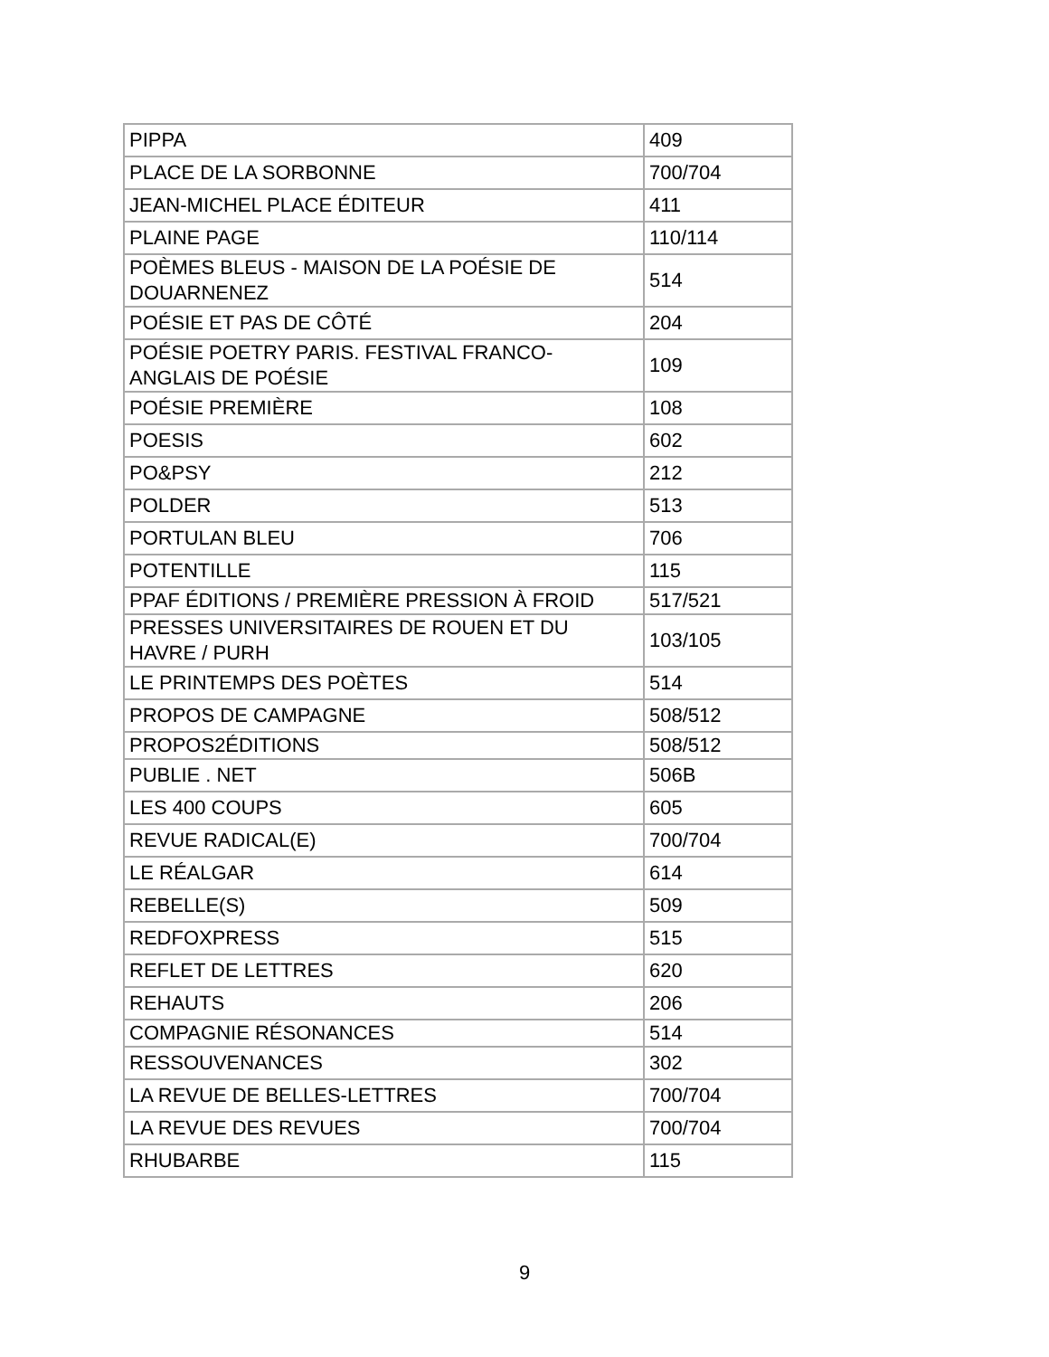| PIPPA | 409 |
| PLACE DE LA SORBONNE | 700/704 |
| JEAN-MICHEL PLACE ÉDITEUR | 411 |
| PLAINE PAGE | 110/114 |
| POÈMES BLEUS - MAISON DE LA POÉSIE DE DOUARNENEZ | 514 |
| POÉSIE ET PAS DE CÔTÉ | 204 |
| POÉSIE POETRY PARIS. FESTIVAL FRANCO-ANGLAIS DE POÉSIE | 109 |
| POÉSIE PREMIÈRE | 108 |
| POESIS | 602 |
| PO&PSY | 212 |
| POLDER | 513 |
| PORTULAN BLEU | 706 |
| POTENTILLE | 115 |
| PPAF ÉDITIONS / PREMIÈRE PRESSION À FROID | 517/521 |
| PRESSES UNIVERSITAIRES DE ROUEN ET DU HAVRE / PURH | 103/105 |
| LE PRINTEMPS DES POÈTES | 514 |
| PROPOS DE CAMPAGNE | 508/512 |
| PROPOS2ÉDITIONS | 508/512 |
| PUBLIE . NET | 506B |
| LES 400 COUPS | 605 |
| REVUE RADICAL(E) | 700/704 |
| LE RÉALGAR | 614 |
| REBELLE(S) | 509 |
| REDFOXPRESS | 515 |
| REFLET DE LETTRES | 620 |
| REHAUTS | 206 |
| COMPAGNIE RÉSONANCES | 514 |
| RESSOUVENANCES | 302 |
| LA REVUE DE BELLES-LETTRES | 700/704 |
| LA REVUE DES REVUES | 700/704 |
| RHUBARBE | 115 |
9